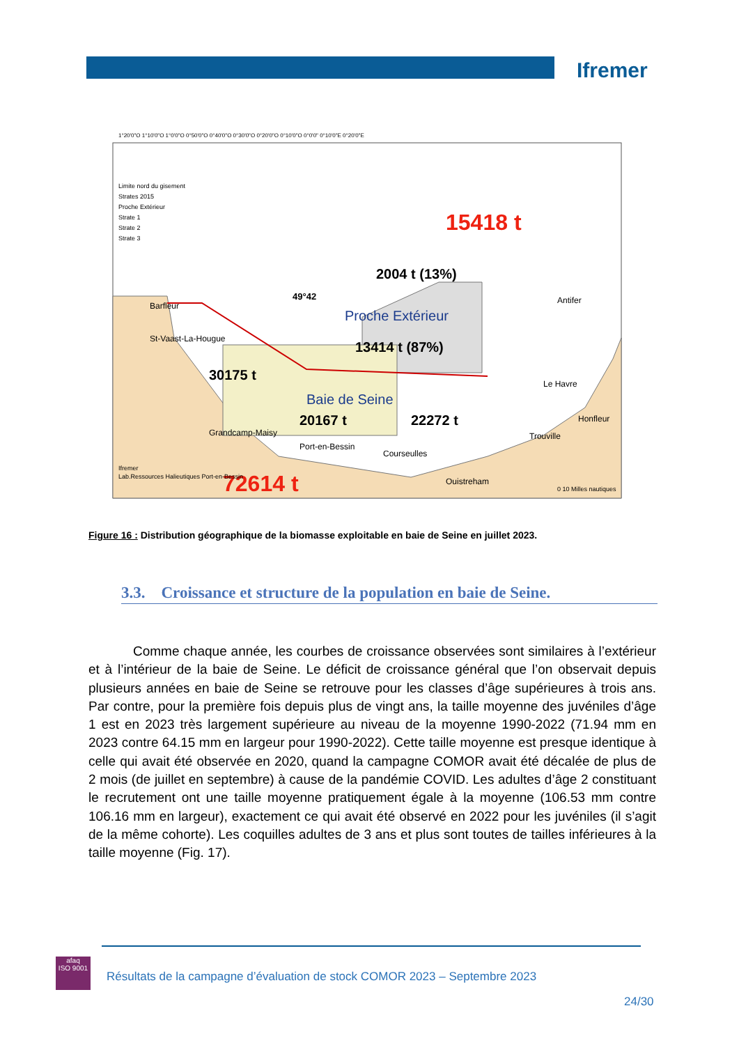Ifremer
15418 t
2004 t (13%)
49°42
Proche Extérieur
13414 t (87%)
30175 t
Baie de Seine
20167 t
22272 t
72614 t
Barfleur
St-Vaast-La-Hougue
Grandcamp-Maisy
Port-en-Bessin
Courseulles
Ouistreham
Trouville
Honfleur
Le Havre
Antifer
Limite nord du gisement
Strates 2015
Proche Extérieur
Strate 1
Strate 2
Strate 3
Ifremer
Lab.Ressources Halieutiques Port-en-Bessin
0 10 Milles nautiques
1°20'0"O 1°10'0"O 1°0'0"O 0°50'0"O 0°40'0"O 0°30'0"O 0°20'0"O 0°10'0"O 0°0'0" 0°10'0"E 0°20'0"E
Figure 16 : Distribution géographique de la biomasse exploitable en baie de Seine en juillet 2023.
3.3. Croissance et structure de la population en baie de Seine.
Comme chaque année, les courbes de croissance observées sont similaires à l’extérieur et à l’intérieur de la baie de Seine. Le déficit de croissance général que l’on observait depuis plusieurs années en baie de Seine se retrouve pour les classes d’âge supérieures à trois ans. Par contre, pour la première fois depuis plus de vingt ans, la taille moyenne des juvéniles d’âge 1 est en 2023 très largement supérieure au niveau de la moyenne 1990-2022 (71.94 mm en 2023 contre 64.15 mm en largeur pour 1990-2022). Cette taille moyenne est presque identique à celle qui avait été observée en 2020, quand la campagne COMOR avait été décalée de plus de 2 mois (de juillet en septembre) à cause de la pandémie COVID. Les adultes d’âge 2 constituant le recrutement ont une taille moyenne pratiquement égale à la moyenne (106.53 mm contre 106.16 mm en largeur), exactement ce qui avait été observé en 2022 pour les juvéniles (il s’agit de la même cohorte). Les coquilles adultes de 3 ans et plus sont toutes de tailles inférieures à la taille moyenne (Fig. 17).
afaq
ISO 9001
Résultats de la campagne d’évaluation de stock COMOR 2023 – Septembre 2023
24/30